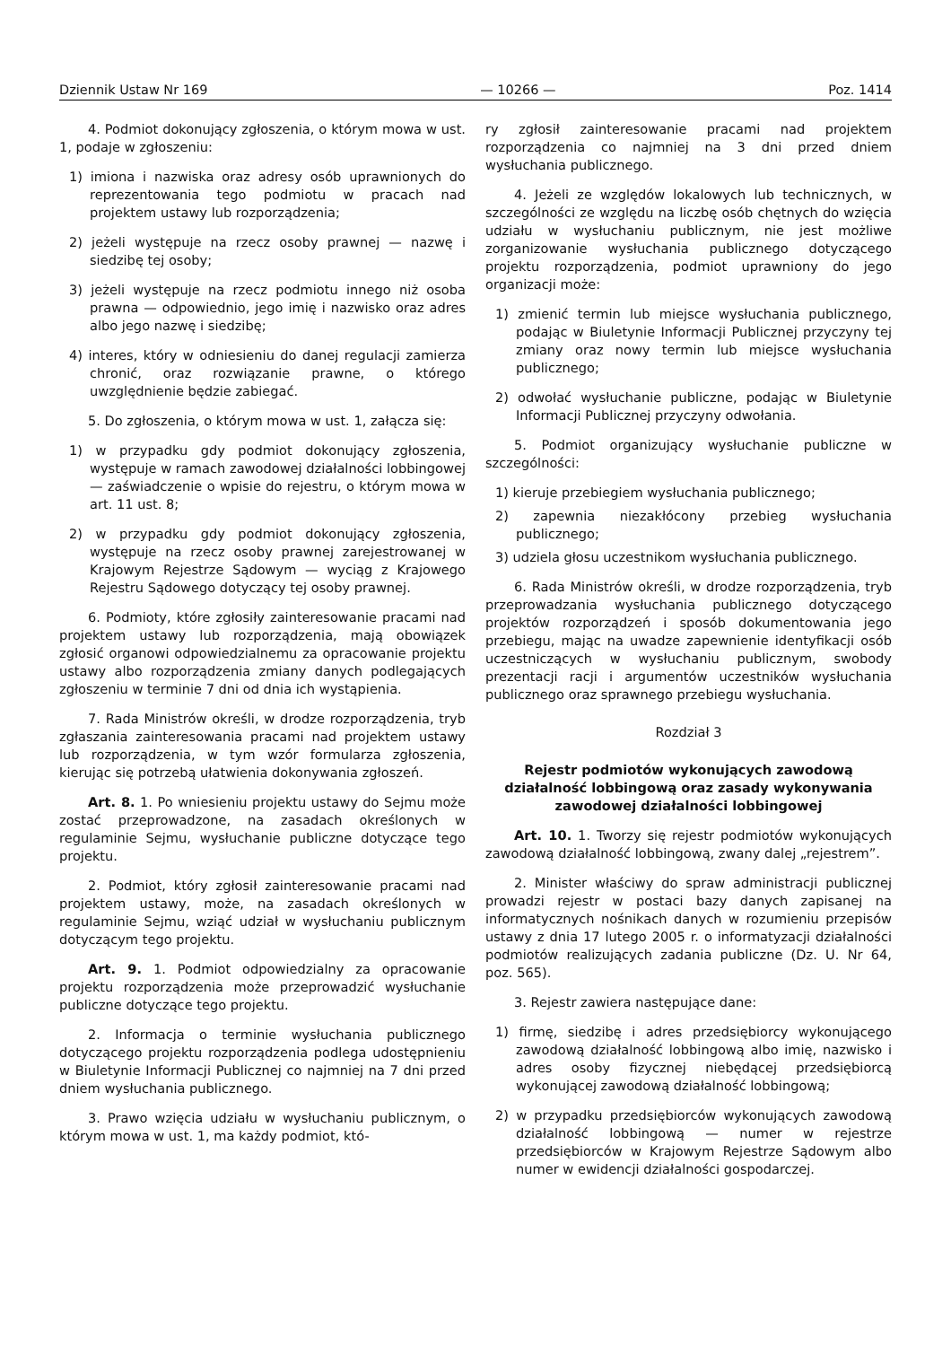Dziennik Ustaw Nr 169 — 10266 — Poz. 1414
4. Podmiot dokonujący zgłoszenia, o którym mowa w ust. 1, podaje w zgłoszeniu:
1) imiona i nazwiska oraz adresy osób uprawnionych do reprezentowania tego podmiotu w pracach nad projektem ustawy lub rozporządzenia;
2) jeżeli występuje na rzecz osoby prawnej — nazwę i siedzibę tej osoby;
3) jeżeli występuje na rzecz podmiotu innego niż osoba prawna — odpowiednio, jego imię i nazwisko oraz adres albo jego nazwę i siedzibę;
4) interes, który w odniesieniu do danej regulacji zamierza chronić, oraz rozwiązanie prawne, o którego uwzględnienie będzie zabiegać.
5. Do zgłoszenia, o którym mowa w ust. 1, załącza się:
1) w przypadku gdy podmiot dokonujący zgłoszenia, występuje w ramach zawodowej działalności lobbingowej — zaświadczenie o wpisie do rejestru, o którym mowa w art. 11 ust. 8;
2) w przypadku gdy podmiot dokonujący zgłoszenia, występuje na rzecz osoby prawnej zarejestrowanej w Krajowym Rejestrze Sądowym — wyciąg z Krajowego Rejestru Sądowego dotyczący tej osoby prawnej.
6. Podmioty, które zgłosiły zainteresowanie pracami nad projektem ustawy lub rozporządzenia, mają obowiązek zgłosić organowi odpowiedzialnemu za opracowanie projektu ustawy albo rozporządzenia zmiany danych podlegających zgłoszeniu w terminie 7 dni od dnia ich wystąpienia.
7. Rada Ministrów określi, w drodze rozporządzenia, tryb zgłaszania zainteresowania pracami nad projektem ustawy lub rozporządzenia, w tym wzór formularza zgłoszenia, kierując się potrzebą ułatwienia dokonywania zgłoszeń.
Art. 8. 1. Po wniesieniu projektu ustawy do Sejmu może zostać przeprowadzone, na zasadach określonych w regulaminie Sejmu, wysłuchanie publiczne dotyczące tego projektu.
2. Podmiot, który zgłosił zainteresowanie pracami nad projektem ustawy, może, na zasadach określonych w regulaminie Sejmu, wziąć udział w wysłuchaniu publicznym dotyczącym tego projektu.
Art. 9. 1. Podmiot odpowiedzialny za opracowanie projektu rozporządzenia może przeprowadzić wysłuchanie publiczne dotyczące tego projektu.
2. Informacja o terminie wysłuchania publicznego dotyczącego projektu rozporządzenia podlega udostępnieniu w Biuletynie Informacji Publicznej co najmniej na 7 dni przed dniem wysłuchania publicznego.
3. Prawo wzięcia udziału w wysłuchaniu publicznym, o którym mowa w ust. 1, ma każdy podmiot, któ-
ry zgłosił zainteresowanie pracami nad projektem rozporządzenia co najmniej na 3 dni przed dniem wysłuchania publicznego.
4. Jeżeli ze względów lokalowych lub technicznych, w szczególności ze względu na liczbę osób chętnych do wzięcia udziału w wysłuchaniu publicznym, nie jest możliwe zorganizowanie wysłuchania publicznego dotyczącego projektu rozporządzenia, podmiot uprawniony do jego organizacji może:
1) zmienić termin lub miejsce wysłuchania publicznego, podając w Biuletynie Informacji Publicznej przyczyny tej zmiany oraz nowy termin lub miejsce wysłuchania publicznego;
2) odwołać wysłuchanie publiczne, podając w Biuletynie Informacji Publicznej przyczyny odwołania.
5. Podmiot organizujący wysłuchanie publiczne w szczególności:
1) kieruje przebiegiem wysłuchania publicznego;
2) zapewnia niezakłócony przebieg wysłuchania publicznego;
3) udziela głosu uczestnikom wysłuchania publicznego.
6. Rada Ministrów określi, w drodze rozporządzenia, tryb przeprowadzania wysłuchania publicznego dotyczącego projektów rozporządzeń i sposób dokumentowania jego przebiegu, mając na uwadze zapewnienie identyfikacji osób uczestniczących w wysłuchaniu publicznym, swobody prezentacji racji i argumentów uczestników wysłuchania publicznego oraz sprawnego przebiegu wysłuchania.
Rozdział 3
Rejestr podmiotów wykonujących zawodową działalność lobbingową oraz zasady wykonywania zawodowej działalności lobbingowej
Art. 10. 1. Tworzy się rejestr podmiotów wykonujących zawodową działalność lobbingową, zwany dalej „rejestrem”.
2. Minister właściwy do spraw administracji publicznej prowadzi rejestr w postaci bazy danych zapisanej na informatycznych nośnikach danych w rozumieniu przepisów ustawy z dnia 17 lutego 2005 r. o informatyzacji działalności podmiotów realizujących zadania publiczne (Dz. U. Nr 64, poz. 565).
3. Rejestr zawiera następujące dane:
1) firmę, siedzibę i adres przedsiębiorcy wykonującego zawodową działalność lobbingową albo imię, nazwisko i adres osoby fizycznej niebędącej przedsiębiorcą wykonującej zawodową działalność lobbingową;
2) w przypadku przedsiębiorców wykonujących zawodową działalność lobbingową — numer w rejestrze przedsiębiorców w Krajowym Rejestrze Sądowym albo numer w ewidencji działalności gospodarczej.